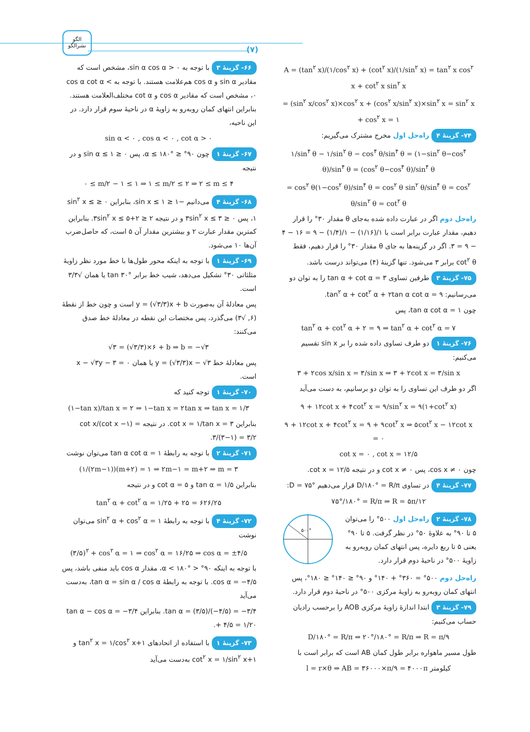الگو
نشرالگو
(۷)
۶۶- گزینهٔ ۳ با توجه به sin α cos α > ۰، مشخص است که مقادیر sin α و cos α هم‌علامت هستند. با توجه به cos α cot α < ۰، مشخص است که مقادیر cos α و cot α مختلف‌العلامت هستند. بنابراین انتهای کمان روبه‌رو به زاویهٔ α در ناحیهٔ سوم قرار دارد. در این ناحیه،
sin α < ۰ , cos α < ۰ , cot α > ۰
۶۷- گزینهٔ ۱ چون ۹۰° ≤ α ≤ ۱۸۰°، پس ۰ ≤ sin α ≤ ۱ و در نتیجه
۰ ≤ m/۲ − ۱ ≤ ۱ ⇒ ۱ ≤ m/۲ ≤ ۲ ⇒ ۲ ≤ m ≤ ۴
۶۸- گزینهٔ ۴ می‌دانیم −۱ ≤ sin x ≤ ۱، بنابراین ۰ ≤ sin<sup>۲</sup> x ≤ ۱، پس ۰ ≤ ۳sin<sup>۲</sup> x ≤ ۳ و در نتیجه ۲ ≤ ۲+۳sin<sup>۲</sup> x ≤ ۵. بنابراین کمترین مقدار عبارت ۲ و بیشترین مقدار آن ۵ است، که حاصل‌ضرب آن‌ها ۱۰ می‌شود.
۶۹- گزینهٔ ۱ با توجه به اینکه محور طول‌ها با خط مورد نظر زاویهٔ مثلثاتی ۳۰° تشکیل می‌دهد، شیب خط برابر tan ۳۰° یا همان √۳/۳ است.
پس معادلهٔ آن به‌صورت y = (√۳/۳)x + b است و چون خط از نقطهٔ (۶, √۳) می‌گذرد، پس مختصات این نقطه در معادلهٔ خط صدق می‌کنند:
√۳ = (√۳/۳)×۶ + b ⇒ b = −√۳
پس معادلهٔ خط y = (√۳/۳)x − √۳ یا همان x − √۳y − ۳ = ۰ است.
۷۰- گزینهٔ ۱ توجه کنید که
(۱−tan x)/tan x = ۲ ⇒ ۱−tan x = ۲tan x ⇒ tan x = ۱/۳
بنابراین cot x = ۱/tan x = ۳. در نتیجه cot x/(cot x −۱) = ۳/(۳−۱) = ۳/۲.
۷۱- گزینهٔ ۲ با توجه به رابطهٔ tan α cot α = ۱ می‌توان نوشت
(۱/(۲m−۱))(m+۲) = ۱ ⇒ ۲m−۱ = m+۲ ⇒ m = ۳
بنابراین tan α = ۱/۵ و cot α = ۵ و در نتیجه
tan<sup>۲</sup> α + cot<sup>۲</sup> α = ۱/۲۵ + ۲۵ = ۶۲۶/۲۵
۷۲- گزینهٔ ۴ با توجه به رابطهٔ sin<sup>۲</sup> α + cos<sup>۲</sup> α = ۱ می‌توان نوشت
(۳/۵)<sup>۲</sup> + cos<sup>۲</sup> α = ۱ ⇒ cos<sup>۲</sup> α = ۱۶/۲۵ ⇒ cos α = ±۴/۵
با توجه به اینکه ۹۰° < α < ۱۸۰°، مقدار cos α باید منفی باشد، پس cos α = −۴/۵. با توجه به رابطهٔ tan α = sin α / cos α، به‌دست می‌آید
tan α = (۳/۵)/(−۴/۵) = −۳/۴. بنابراین tan α − cos α = −۳/۴ + ۴/۵ = ۱/۲۰.
۷۳- گزینهٔ ۱ با استفاده از اتحادهای ۱+tan<sup>۲</sup> x = ۱/cos<sup>۲</sup> x و ۱+cot<sup>۲</sup> x = ۱/sin<sup>۲</sup> x به‌دست می‌آید
A = (tan<sup>۲</sup> x)/(۱/cos<sup>۲</sup> x) + (cot<sup>۲</sup> x)/(۱/sin<sup>۲</sup> x) = tan<sup>۲</sup> x cos<sup>۲</sup> x + cot<sup>۲</sup> x sin<sup>۲</sup> x
= (sin<sup>۲</sup> x/cos<sup>۲</sup> x)×cos<sup>۲</sup> x + (cos<sup>۲</sup> x/sin<sup>۲</sup> x)×sin<sup>۲</sup> x = sin<sup>۲</sup> x + cos<sup>۲</sup> x = ۱
۷۴- گزینهٔ ۴ راه‌حل اول مخرج مشترک می‌گیریم:
۱/sin<sup>۴</sup> θ − ۱/sin<sup>۲</sup> θ − cos<sup>۴</sup> θ/sin<sup>۴</sup> θ = (۱−sin<sup>۲</sup> θ−cos<sup>۴</sup> θ)/sin<sup>۴</sup> θ = (cos<sup>۲</sup> θ−cos<sup>۴</sup> θ)/sin<sup>۴</sup> θ
= cos<sup>۲</sup> θ(۱−cos<sup>۲</sup> θ)/sin<sup>۴</sup> θ = cos<sup>۲</sup> θ sin<sup>۲</sup> θ/sin<sup>۴</sup> θ = cos<sup>۲</sup> θ/sin<sup>۲</sup> θ = cot<sup>۲</sup> θ
راه‌حل دوم اگر در عبارت داده شده به‌جای θ مقدار ۳۰° را قرار دهیم، مقدار عبارت برابر است با ۱/(۱/۱۶) − ۱/(۱/۴) − ۹ = ۱۶ − ۴ − ۹ = ۳. اگر در گزینه‌ها به جای θ مقدار ۳۰° را قرار دهیم، فقط cot<sup>۲</sup> θ برابر ۳ می‌شود. تنها گزینهٔ (۴) می‌تواند درست باشد.
۷۵- گزینهٔ ۳ طرفین تساوی tan α + cot α = ۳ را به توان دو می‌رسانیم: tan<sup>۲</sup> α + cot<sup>۲</sup> α + ۲tan α cot α = ۹.
چون tan α cot α = ۱، پس
tan<sup>۲</sup> α + cot<sup>۲</sup> α + ۲ = ۹ ⇒ tan<sup>۲</sup> α + cot<sup>۲</sup> α = ۷
۷۶- گزینهٔ ۱ دو طرف تساوی داده شده را بر sin x تقسیم می‌کنیم:
۳ + ۲cos x/sin x = ۳/sin x ⇒ ۳ + ۲cot x = ۳/sin x
اگر دو طرف این تساوی را به توان دو برسانیم، به دست می‌آید
۹ + ۱۲cot x + ۴cot<sup>۲</sup> x = ۹/sin<sup>۲</sup> x = ۹(۱+cot<sup>۲</sup> x)
۹ + ۱۲cot x + ۴cot<sup>۲</sup> x = ۹ + ۹cot<sup>۲</sup> x ⇒ ۵cot<sup>۲</sup> x − ۱۲cot x = ۰
cot x = ۰ , cot x = ۱۲/۵
چون cos x ≠ ۰، پس cot x ≠ ۰ و در نتیجه cot x = ۱۲/۵.
۷۷- گزینهٔ ۴ در تساوی D/۱۸۰° = R/π قرار می‌دهیم D = ۷۵°:
۷۵°/۱۸۰° = R/π ⇒ R = ۵π/۱۲
۷۸- گزینهٔ ۲ راه‌حل اول ۵۰۰° را می‌توان ۵ تا ۹۰° به علاوهٔ ۵۰° در نظر گرفت. ۵ تا ۹۰° یعنی ۵ تا ربع دایره، پس انتهای کمان روبه‌رو به زاویهٔ ۵۰۰° در ناحیهٔ دوم قرار دارد.
۵۰۰°
راه‌حل دوم ۵۰۰° = ۳۶۰° + ۱۴۰° و ۹۰° ≤ ۱۴۰° ≤ ۱۸۰°، پس انتهای کمان روبه‌رو به زاویهٔ مرکزی ۵۰۰° در ناحیهٔ دوم قرار دارد.
۷۹- گزینهٔ ۳ ابتدا اندازهٔ زاویهٔ مرکزی AOB را برحسب رادیان حساب می‌کنیم:
D/۱۸۰° = R/π ⇒ ۲۰°/۱۸۰° = R/π ⇒ R = π/۹
طول مسیر ماهواره برابر طول کمان AB است که برابر است با
l = r×θ ⇒ AB = ۳۶۰۰۰×π/۹ = ۴۰۰۰π کیلومتر